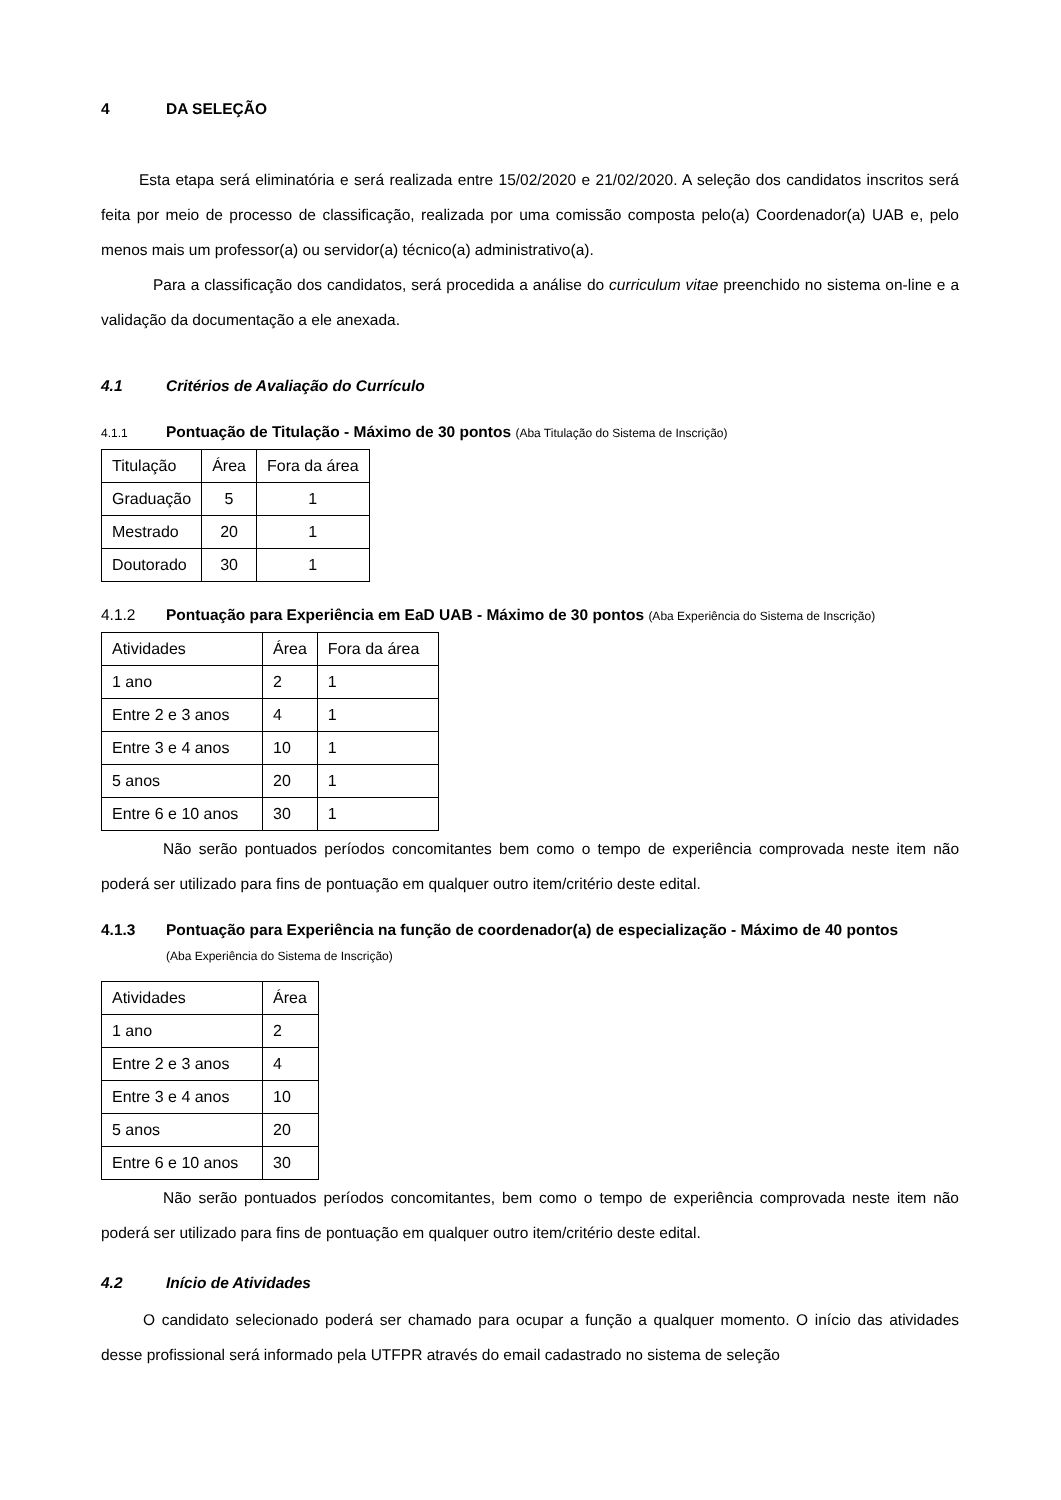4 DA SELEÇÃO
Esta etapa será eliminatória e será realizada entre 15/02/2020 e 21/02/2020. A seleção dos candidatos inscritos será feita por meio de processo de classificação, realizada por uma comissão composta pelo(a) Coordenador(a) UAB e, pelo menos mais um professor(a) ou servidor(a) técnico(a) administrativo(a).
Para a classificação dos candidatos, será procedida a análise do curriculum vitae preenchido no sistema on-line e a validação da documentação a ele anexada.
4.1 Critérios de Avaliação do Currículo
4.1.1 Pontuação de Titulação - Máximo de 30 pontos (Aba Titulação do Sistema de Inscrição)
| Titulação | Área | Fora da área |
| Graduação | 5 | 1 |
| Mestrado | 20 | 1 |
| Doutorado | 30 | 1 |
4.1.2 Pontuação para Experiência em EaD UAB - Máximo de 30 pontos (Aba Experiência do Sistema de Inscrição)
| Atividades | Área | Fora da área |
| 1 ano | 2 | 1 |
| Entre 2 e 3 anos | 4 | 1 |
| Entre 3 e 4 anos | 10 | 1 |
| 5 anos | 20 | 1 |
| Entre 6 e 10 anos | 30 | 1 |
Não serão pontuados períodos concomitantes bem como o tempo de experiência comprovada neste item não poderá ser utilizado para fins de pontuação em qualquer outro item/critério deste edital.
4.1.3 Pontuação para Experiência na função de coordenador(a) de especialização - Máximo de 40 pontos
(Aba Experiência do Sistema de Inscrição)
| Atividades | Área |
| 1 ano | 2 |
| Entre 2 e 3 anos | 4 |
| Entre 3 e 4 anos | 10 |
| 5 anos | 20 |
| Entre 6 e 10 anos | 30 |
Não serão pontuados períodos concomitantes, bem como o tempo de experiência comprovada neste item não poderá ser utilizado para fins de pontuação em qualquer outro item/critério deste edital.
4.2 Início de Atividades
O candidato selecionado poderá ser chamado para ocupar a função a qualquer momento. O início das atividades desse profissional será informado pela UTFPR através do email cadastrado no sistema de seleção